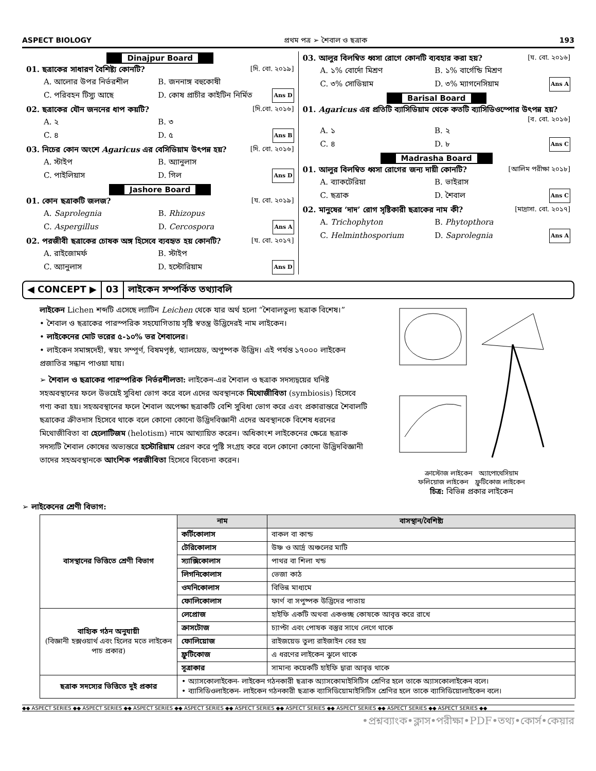ASPECT BIOLOGY প্রথম পত্র ➢ শৈবাল ও ছত্রাক 193
Dinajpur Board
01. ছত্রাকের সাধারণ বৈশিষ্ট্য কোনটি? [দি. বো. ২০১৯]
A. আলোর উপর নির্ভরশীল B. জননাঙ্গ বহুকোষী C. পরিবহন টিস্যু আছে D. কোষ প্রাচীর কাইটিন নির্মিত Ans D
02. ছত্রাকের যৌন জননের ধাপ কয়টি? [দি.বো. ২০১৬]
A. ২ B. ৩ C. ৪ D. ৫ Ans B
03. নিচের কোন অংশে Agaricus এর বেসিডিয়াম উৎপন্ন হয়? [দি. বো. ২০১৬]
A. স্টাইপ B. অ্যানুলাস C. পাইলিয়াস D. গিল Ans D
Jashore Board
01. কোন ছত্রাকটি জলজ? [য. বো. ২০১৯]
A. Saprolegnia B. Rhizopus C. Aspergillus D. Cercospora Ans A
02. পরজীবী ছত্রাকের চোষক অঙ্গ হিসেবে ব্যবহৃত হয় কোনটি? [য. বো. ২০১৭]
A. রাইজোমর্ফ B. স্টাইপ C. অ্যানুলাস D. হস্টোরিয়াম Ans D
03. আলুর বিলম্বিত ধ্বসা রোগে কোনটি ব্যবহার করা হয়? [য. বো. ২০১৬]
A. ১% বোর্দো মিশ্রণ B. ১% বার্গেন্ডি মিশ্রণ C. ৩% সোডিয়াম D. ৩% ম্যাগনেসিয়াম Ans A
Barisal Board
01. Agaricus এর প্রতিটি ব্যাসিডিয়াম থেকে কতটি ব্যাসিডিওস্পোর উৎপন্ন হয়?
[ব. বো. ২০১৬]
A. ১ B. ২ C. ৪ D. ৮ Ans C
Madrasha Board
01. আলুর বিলম্বিত ধ্বসা রোগের জন্য দায়ী কোনটি? [আলিম পরীক্ষা ২০১৮]
A. ব্যাকটেরিয়া B. ভাইরাস C. ছত্রাক D. শৈবাল Ans C
02. মানুষের ‘দাদ’ রোগ সৃষ্টিকারী ছত্রাকের নাম কী? [মাদ্রাসা. বো. ২০১৭]
A. Trichophyton B. Phytopthora C. Helminthosporium D. Saprolegnia Ans A
◀ CONCEPT ▶ 03 লাইকেন সম্পর্কিত তথ্যাবলি
লাইকেন Lichen শব্দটি এসেছে ল্যাটিন Leichen থেকে যার অর্থ হলো “শৈবালতুল্য ছত্রাক বিশেষ।”
• শৈবাল ও ছত্রাকের পারস্পরিক সহযোগিতায় সৃষ্টি স্বতন্ত্র উদ্ভিদেরই নাম লাইকেন।
• লাইকেনের মোট ভরের ৫-১০% ভর শৈবালের।
• লাইকেন সমাঙ্গদেহী, স্বয়ং সম্পূর্ণ, বিষমপৃষ্ঠ, থ্যালয়েড, অপুষ্পক উদ্ভিদ। এই পর্যন্ত ১৭০০০ লাইকেন প্রজাতির সন্ধান পাওয়া যায়।
➢ শৈবাল ও ছত্রাকের পারস্পরিক নির্ভরশীলতা: লাইকেন-এর শৈবাল ও ছত্রাক সদস্যদ্বয়ের ঘনিষ্ট সহঅবস্থানের ফলে উভয়েই সুবিধা ভোগ করে বলে এদের অবস্থানকে মিথোজীবিতা (symbiosis) হিসেবে গণ্য করা হয়। সহঅবস্থানের ফলে শৈবাল অপেক্ষা ছত্রাকটি বেশি সুবিধা ভোগ করে এবং প্রকারান্তরে শৈবালটি ছত্রাকের ক্রীতদাস হিসেবে থাকে বলে কোনো কোনো উদ্ভিদবিজ্ঞানী এদের অবস্থানকে বিশেষ ধরনের মিথোজীবিতা বা হেলোটিজম (helotism) নামে আখ্যায়িত করেন। অধিকাংশ লাইকেনের ক্ষেত্রে ছত্রাক সদস্যটি শৈবাল কোষের অভ্যন্তরে হস্টোরিয়াম প্রেরণ করে পুষ্টি সংগ্রহ করে বলে কোনো কোনো উদ্ভিদবিজ্ঞানী তাদের সহঅবস্থানকে আংশিক পরজীবিতা হিসেবে বিবেচনা করেন।
ক্রাস্টোজ লাইকেন অ্যাপোথেসিয়াম
ফলিয়োজ লাইকেন ফ্রুটিকোজ লাইকেন
চিত্র: বিভিন্ন প্রকার লাইকেন
➢ লাইকেনের শ্রেণী বিভাগ:
| বাসস্থানের ভিত্তিতে শ্রেণী বিভাগ | নাম | বাসস্থান/বৈশিষ্ট্য |
| | কর্টিকোলাস | বাকল বা কান্ড |
| | টেরিকোলাস | উষ্ণ ও আর্দ্র অঞ্চলের মাটি |
| | স্যাক্সিকোলাস | পাথর বা শিলা খন্ড |
| | লিগনিকোলাস | ভেজা কাঠ |
| | ওমনিকোলাস | বিভিন্ন মাধ্যমে |
| | ফোলিকোলাস | ফার্ণ বা সপুষ্পক উদ্ভিদের পাতায় |
| বাহ্যিক গঠন অনুযায়ী (বিজ্ঞানী হক্সওয়ার্থ এবং হিলের মতে লাইকেন পাচ প্রকার) | লেপ্রোজ | হাইফি একটি অথবা একগুচ্ছ কোষকে আবৃত্ত করে রাখে |
| | ক্রাসটোজ | চ্যাপ্টা এবং পোষক বস্তুর সাথে লেগে থাকে |
| | ফোলিয়োজ | রাইজয়েড তুল্য রাইজাইন বের হয় |
| | ফ্রুটিকোজ | এ ধরণের লাইকেন ঝুলে থাকে |
| | সূত্রাকার | সামান্য কয়েকটি হাইফি দ্বারা আবৃত্ত থাকে |
| ছত্রাক সদস্যের ভিত্তিতে দুই প্রকার | • অ্যাসকোলাইকেন- লাইকেন গঠনকারী ছত্রাক অ্যাসকোমাইসিটিস শ্রেণির হলে তাকে অ্যাসকোলাইকেন বলে। • ব্যাসিডিওলাইকেন- লাইকেন গঠনকারী ছত্রাক ব্যাসিডিয়োমাইসিটিস শ্রেণির হলে তাকে ব্যাসিডিয়োলাইকেন বলে। | |
◆◆ ASPECT SERIES ◆◆ ASPECT SERIES ◆◆ ASPECT SERIES ◆◆ ASPECT SERIES ◆◆ ASPECT SERIES ◆◆ ASPECT SERIES ◆◆ ASPECT SERIES ◆◆ ASPECT SERIES ◆◆ ASPECT SERIES ◆◆
•প্রশ্নব্যাংক•ক্লাস•পরীক্ষা•PDF•তথ্য•কোর্স•কেয়ার